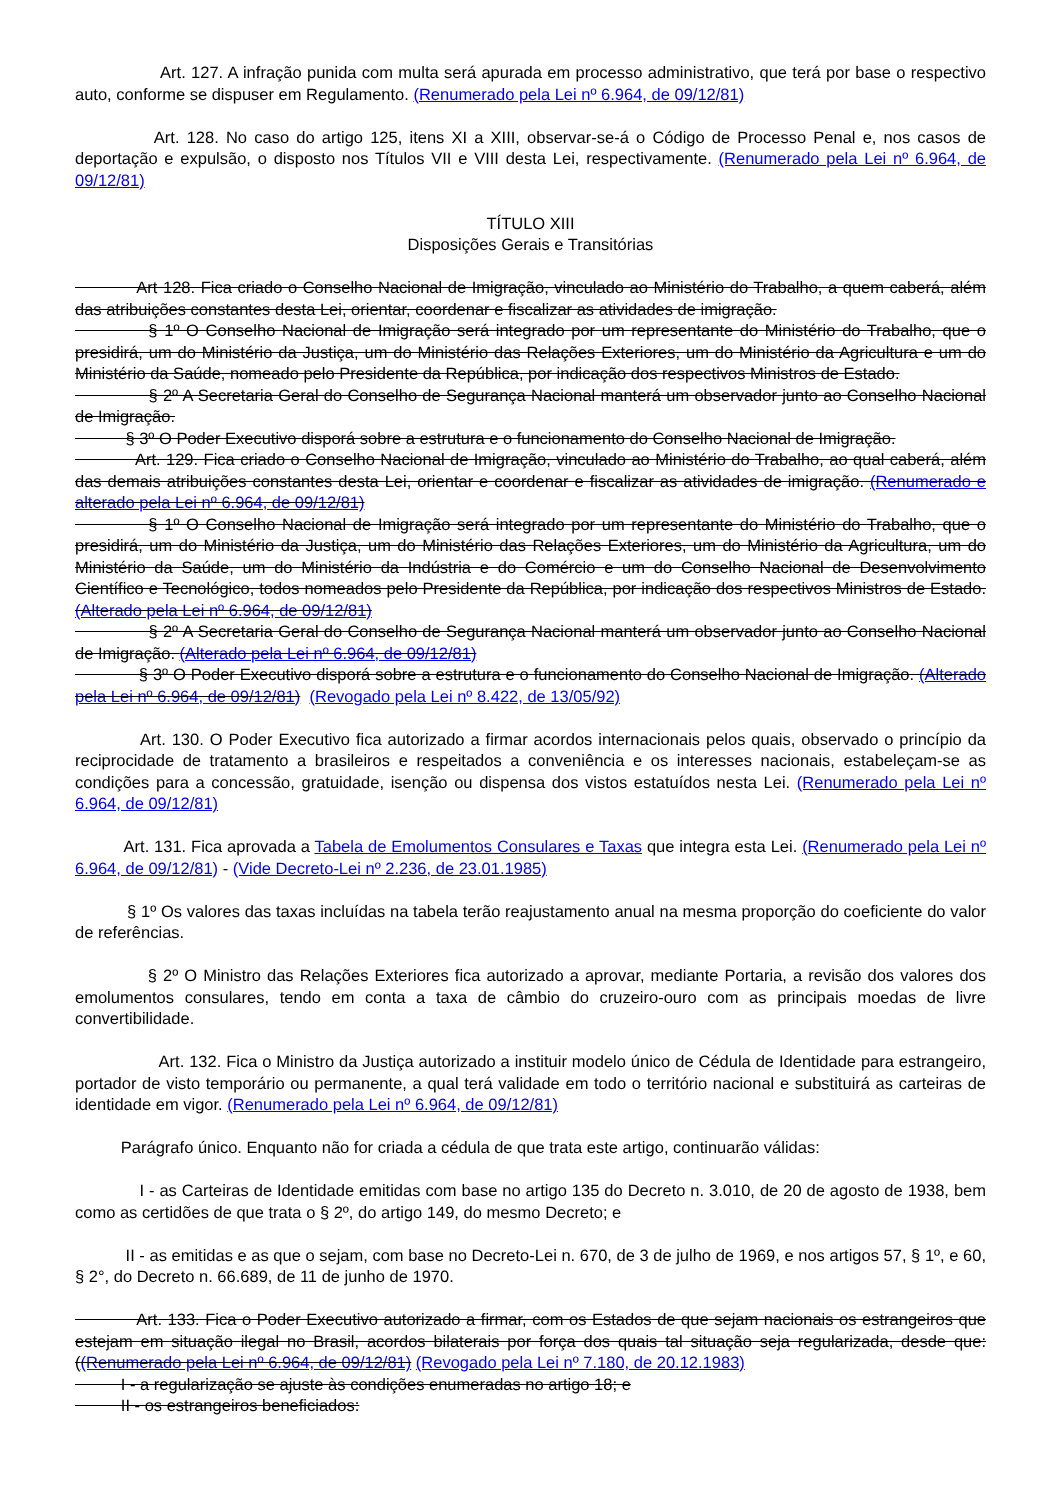Art. 127. A infração punida com multa será apurada em processo administrativo, que terá por base o respectivo auto, conforme se dispuser em Regulamento. (Renumerado pela Lei nº 6.964, de 09/12/81)
Art. 128. No caso do artigo 125, itens XI a XIII, observar-se-á o Código de Processo Penal e, nos casos de deportação e expulsão, o disposto nos Títulos VII e VIII desta Lei, respectivamente. (Renumerado pela Lei nº 6.964, de 09/12/81)
TÍTULO XIII
Disposições Gerais e Transitórias
Art 128. Fica criado o Conselho Nacional de Imigração, vinculado ao Ministério do Trabalho, a quem caberá, além das atribuições constantes desta Lei, orientar, coordenar e fiscalizar as atividades de imigração.
§ 1º O Conselho Nacional de Imigração será integrado por um representante do Ministério do Trabalho, que o presidirá, um do Ministério da Justiça, um do Ministério das Relações Exteriores, um do Ministério da Agricultura e um do Ministério da Saúde, nomeado pelo Presidente da República, por indicação dos respectivos Ministros de Estado.
§ 2º A Secretaria Geral do Conselho de Segurança Nacional manterá um observador junto ao Conselho Nacional de Imigração.
§ 3º O Poder Executivo disporá sobre a estrutura e o funcionamento do Conselho Nacional de Imigração.
Art. 129. Fica criado o Conselho Nacional de Imigração, vinculado ao Ministério do Trabalho, ao qual caberá, além das demais atribuições constantes desta Lei, orientar e coordenar e fiscalizar as atividades de imigração. (Renumerado e alterado pela Lei nº 6.964, de 09/12/81)
§ 1º O Conselho Nacional de Imigração será integrado por um representante do Ministério do Trabalho, que o presidirá, um do Ministério da Justiça, um do Ministério das Relações Exteriores, um do Ministério da Agricultura, um do Ministério da Saúde, um do Ministério da Indústria e do Comércio e um do Conselho Nacional de Desenvolvimento Científico e Tecnológico, todos nomeados pelo Presidente da República, por indicação dos respectivos Ministros de Estado. (Alterado pela Lei nº 6.964, de 09/12/81)
§ 2º A Secretaria Geral do Conselho de Segurança Nacional manterá um observador junto ao Conselho Nacional de Imigração. (Alterado pela Lei nº 6.964, de 09/12/81)
§ 3º O Poder Executivo disporá sobre a estrutura e o funcionamento do Conselho Nacional de Imigração. (Alterado pela Lei nº 6.964, de 09/12/81) (Revogado pela Lei nº 8.422, de 13/05/92)
Art. 130. O Poder Executivo fica autorizado a firmar acordos internacionais pelos quais, observado o princípio da reciprocidade de tratamento a brasileiros e respeitados a conveniência e os interesses nacionais, estabeleçam-se as condições para a concessão, gratuidade, isenção ou dispensa dos vistos estatuídos nesta Lei. (Renumerado pela Lei nº 6.964, de 09/12/81)
Art. 131. Fica aprovada a Tabela de Emolumentos Consulares e Taxas que integra esta Lei. (Renumerado pela Lei nº 6.964, de 09/12/81) - (Vide Decreto-Lei nº 2.236, de 23.01.1985)
§ 1º Os valores das taxas incluídas na tabela terão reajustamento anual na mesma proporção do coeficiente do valor de referências.
§ 2º O Ministro das Relações Exteriores fica autorizado a aprovar, mediante Portaria, a revisão dos valores dos emolumentos consulares, tendo em conta a taxa de câmbio do cruzeiro-ouro com as principais moedas de livre convertibilidade.
Art. 132. Fica o Ministro da Justiça autorizado a instituir modelo único de Cédula de Identidade para estrangeiro, portador de visto temporário ou permanente, a qual terá validade em todo o território nacional e substituirá as carteiras de identidade em vigor. (Renumerado pela Lei nº 6.964, de 09/12/81)
Parágrafo único. Enquanto não for criada a cédula de que trata este artigo, continuarão válidas:
I - as Carteiras de Identidade emitidas com base no artigo 135 do Decreto n. 3.010, de 20 de agosto de 1938, bem como as certidões de que trata o § 2º, do artigo 149, do mesmo Decreto; e
II - as emitidas e as que o sejam, com base no Decreto-Lei n. 670, de 3 de julho de 1969, e nos artigos 57, § 1º, e 60, § 2°, do Decreto n. 66.689, de 11 de junho de 1970.
Art. 133. Fica o Poder Executivo autorizado a firmar, com os Estados de que sejam nacionais os estrangeiros que estejam em situação ilegal no Brasil, acordos bilaterais por força dos quais tal situação seja regularizada, desde que: ((Renumerado pela Lei nº 6.964, de 09/12/81) (Revogado pela Lei nº 7.180, de 20.12.1983)
I - a regularização se ajuste às condições enumeradas no artigo 18; e
II - os estrangeiros beneficiados: